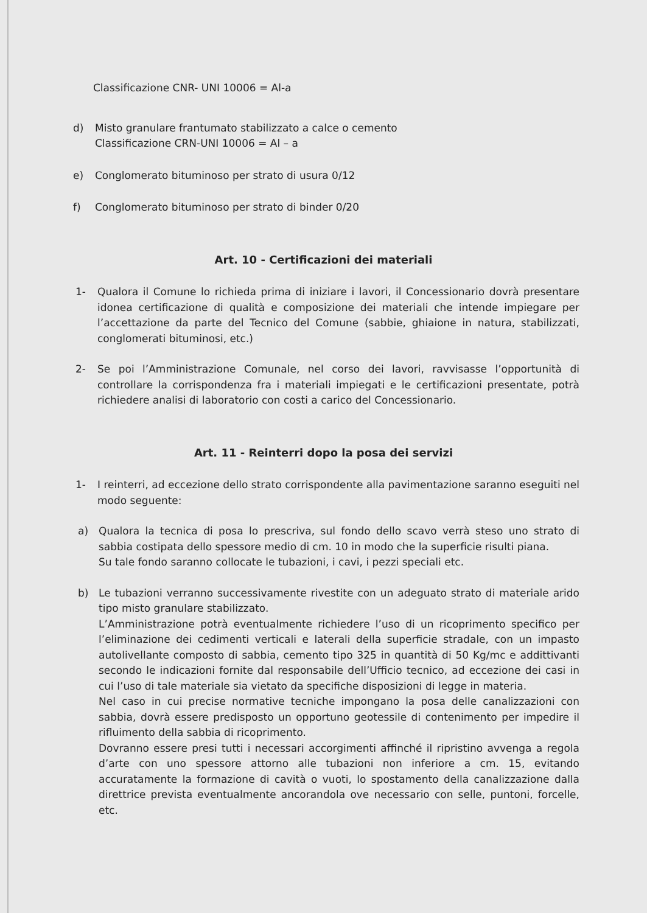Classificazione CNR- UNI 10006 = Al-a
d) Misto granulare frantumato stabilizzato a calce o cemento
Classificazione CRN-UNI 10006 = Al – a
e) Conglomerato bituminoso per strato di usura 0/12
f) Conglomerato bituminoso per strato di binder 0/20
Art. 10 - Certificazioni dei materiali
1- Qualora il Comune lo richieda prima di iniziare i lavori, il Concessionario dovrà presentare idonea certificazione di qualità e composizione dei materiali che intende impiegare per l’accettazione da parte del Tecnico del Comune (sabbie, ghiaione in natura, stabilizzati, conglomerati bituminosi, etc.)
2- Se poi l’Amministrazione Comunale, nel corso dei lavori, ravvisasse l’opportunità di controllare la corrispondenza fra i materiali impiegati e le certificazioni presentate, potrà richiedere analisi di laboratorio con costi a carico del Concessionario.
Art. 11 - Reinterri dopo la posa dei servizi
1- I reinterri, ad eccezione dello strato corrispondente alla pavimentazione saranno eseguiti nel modo seguente:
a) Qualora la tecnica di posa lo prescriva, sul fondo dello scavo verrà steso uno strato di sabbia costipata dello spessore medio di cm. 10 in modo che la superficie risulti piana.
Su tale fondo saranno collocate le tubazioni, i cavi, i pezzi speciali etc.
b) Le tubazioni verranno successivamente rivestite con un adeguato strato di materiale arido tipo misto granulare stabilizzato.
L’Amministrazione potrà eventualmente richiedere l’uso di un ricoprimento specifico per l’eliminazione dei cedimenti verticali e laterali della superficie stradale, con un impasto autolivellante composto di sabbia, cemento tipo 325 in quantità di 50 Kg/mc e addittivanti secondo le indicazioni fornite dal responsabile dell’Ufficio tecnico, ad eccezione dei casi in cui l’uso di tale materiale sia vietato da specifiche disposizioni di legge in materia.
Nel caso in cui precise normative tecniche impongano la posa delle canalizzazioni con sabbia, dovrà essere predisposto un opportuno geotessile di contenimento per impedire il rifluimento della sabbia di ricoprimento.
Dovranno essere presi tutti i necessari accorgimenti affinché il ripristino avvenga a regola d’arte con uno spessore attorno alle tubazioni non inferiore a cm. 15, evitando accuratamente la formazione di cavità o vuoti, lo spostamento della canalizzazione dalla direttrice prevista eventualmente ancorandola ove necessario con selle, puntoni, forcelle, etc.